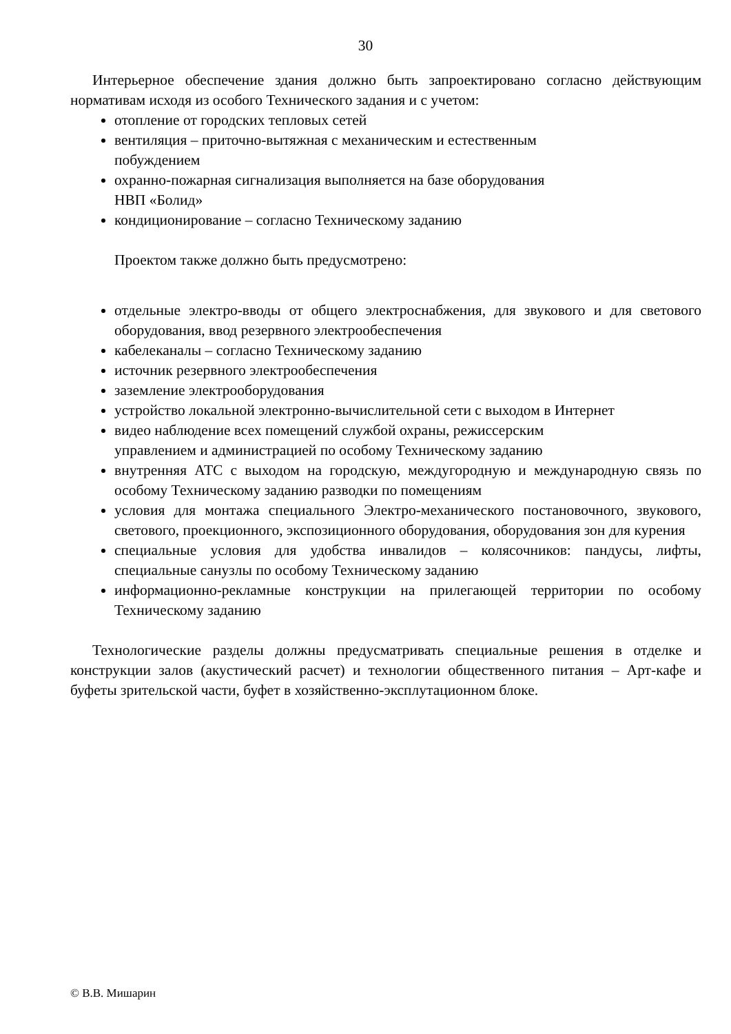30
Интерьерное обеспечение здания должно быть запроектировано согласно действующим нормативам исходя из особого Технического задания и с учетом:
отопление от городских тепловых сетей
вентиляция – приточно-вытяжная с механическим и естественным
побуждением
охранно-пожарная сигнализация выполняется на базе оборудования
НВП «Болид»
кондиционирование – согласно Техническому заданию
Проектом также должно быть предусмотрено:
отдельные электро-вводы от общего электроснабжения, для звукового и для светового оборудования, ввод резервного электрообеспечения
кабелеканалы – согласно Техническому заданию
источник резервного электрообеспечения
заземление электрооборудования
устройство локальной электронно-вычислительной сети с выходом в Интернет
видео наблюдение всех помещений службой охраны, режиссерским
управлением и администрацией по особому Техническому заданию
внутренняя АТС с выходом на городскую, междугородную и международную связь по особому Техническому заданию разводки по помещениям
условия для монтажа специального Электро-механического постановочного, звукового, светового, проекционного, экспозиционного оборудования, оборудования зон для курения
специальные условия для удобства инвалидов – колясочников: пандусы, лифты, специальные санузлы по особому Техническому заданию
информационно-рекламные конструкции на прилегающей территории по особому Техническому заданию
Технологические разделы должны предусматривать специальные решения в отделке и конструкции залов (акустический расчет) и технологии общественного питания – Арт-кафе и буфеты зрительской части, буфет в хозяйственно-эксплутационном блоке.
© В.В. Мишарин